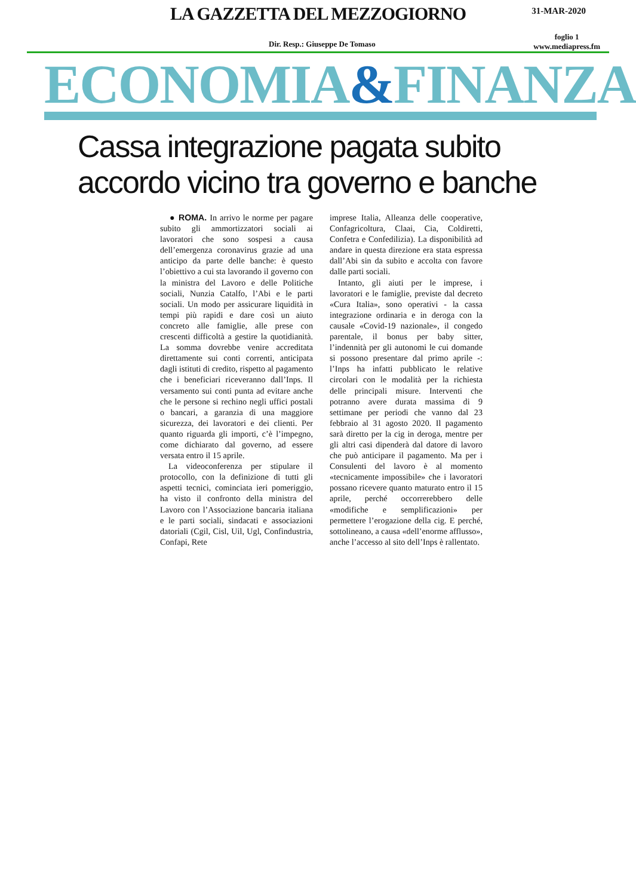LA GAZZETTA DEL MEZZOGIORNO
31-MAR-2020
Dir. Resp.: Giuseppe De Tomaso foglio 1
www.mediapress.fm
ECONOMIA&FINANZA
Cassa integrazione pagata subito
accordo vicino tra governo e banche
● ROMA. In arrivo le norme per pagare subito gli ammortizzatori sociali ai lavoratori che sono sospesi a causa dell’emergenza coronavirus grazie ad una anticipo da parte delle banche: è questo l’obiettivo a cui sta lavorando il governo con la ministra del Lavoro e delle Politiche sociali, Nunzia Catalfo, l’Abi e le parti sociali. Un modo per assicurare liquidità in tempi più rapidi e dare così un aiuto concreto alle famiglie, alle prese con crescenti difficoltà a gestire la quotidianità. La somma dovrebbe venire accreditata direttamente sui conti correnti, anticipata dagli istituti di credito, rispetto al pagamento che i beneficiari riceveranno dall’Inps. Il versamento sui conti punta ad evitare anche che le persone si rechino negli uffici postali o bancari, a garanzia di una maggiore sicurezza, dei lavoratori e dei clienti. Per quanto riguarda gli importi, c’è l’impegno, come dichiarato dal governo, ad essere versata entro il 15 aprile.
La videoconferenza per stipulare il protocollo, con la definizione di tutti gli aspetti tecnici, cominciata ieri pomeriggio, ha visto il confronto della ministra del Lavoro con l’Associazione bancaria italiana e le parti sociali, sindacati e associazioni datoriali (Cgil, Cisl, Uil, Ugl, Confindustria, Confapi, Rete
imprese Italia, Alleanza delle cooperative, Confagricoltura, Claai, Cia, Coldiretti, Confetra e Confedilizia). La disponibilità ad andare in questa direzione era stata espressa dall’Abi sin da subito e accolta con favore dalle parti sociali.
Intanto, gli aiuti per le imprese, i lavoratori e le famiglie, previste dal decreto «Cura Italia», sono operativi - la cassa integrazione ordinaria e in deroga con la causale «Covid-19 nazionale», il congedo parentale, il bonus per baby sitter, l’indennità per gli autonomi le cui domande si possono presentare dal primo aprile -: l’Inps ha infatti pubblicato le relative circolari con le modalità per la richiesta delle principali misure. Interventi che potranno avere durata massima di 9 settimane per periodi che vanno dal 23 febbraio al 31 agosto 2020. Il pagamento sarà diretto per la cig in deroga, mentre per gli altri casi dipenderà dal datore di lavoro che può anticipare il pagamento. Ma per i Consulenti del lavoro è al momento «tecnicamente impossibile» che i lavoratori possano ricevere quanto maturato entro il 15 aprile, perché occorrerebbero delle «modifiche e semplificazioni» per permettere l’erogazione della cig. E perché, sottolineano, a causa «dell’enorme afflusso», anche l’accesso al sito dell’Inps è rallentato.